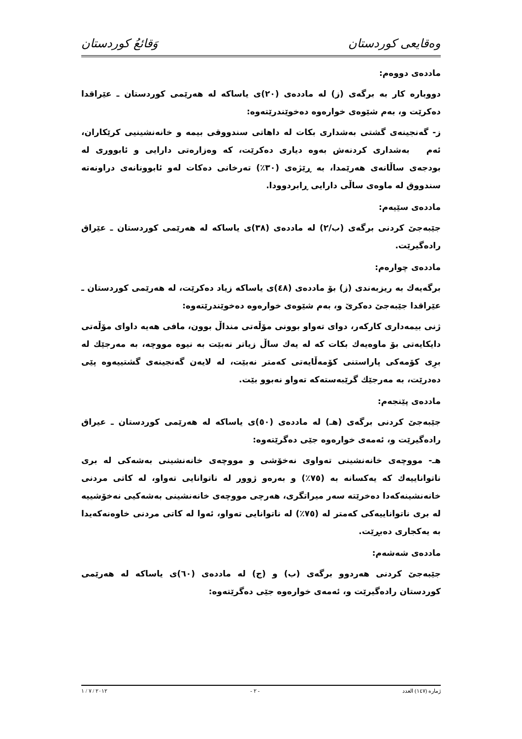وەقایعی کوردستان وَقائعُ كوردستان
ماددەی دووەم:
دووبارە کار بە برگەی (ز) لە ماددەی (٢٠)ی یاساکە لە هەرێمی کوردستان ـ عێراقدا دەکرێت و، بەم شێوەی خوارەوە دەخوێندرێتەوە:
ز- گەنجینەی گشتی بەشداری بکات لە داهاتی سندووقی بیمە و خانەنشینیی کرێکاران، ئەم بەشداری کردنەش بەوە دیاری دەکرێت، کە وەزارەتی دارایی و ئابووری لە بودجەی ساڵانەی هەرێمدا، بە ڕێژەی (٣٠٪) تەرخانی دەکات لەو ئابوونانەی دراونەتە سندووق لە ماوەی ساڵی دارایی ڕابردوودا.
ماددەی سێیەم:
جێبەجێ کردنی برگەی (ب/٢) لە ماددەی (٣٨)ی یاساکە لە هەرێمی کوردستان ـ عێراق رادەگیرێت.
ماددەی چوارەم:
برگەیەك بە ریزبەندی (ز) بۆ ماددەی (٤٨)ی یاساکە زیاد دەکرێت، لە هەرێمی کوردستان ـ عێراقدا جێبەجێ دەکرێ و، بەم شێوەی خوارەوە دەخوێندرێتەوە:
ژنی بیمەداری کارکەر، دوای تەواو بوونی مۆڵەتی منداڵ بوون، مافی هەیە داوای مۆڵەتی دایکایەتی بۆ ماوەیەك بکات کە لە یەك ساڵ زیاتر نەبێت بە نیوە مووچە، بە مەرجێك لە برِی کۆمەکی پاراستنی کۆمەڵایەتی کەمتر نەبێت، لە لایەن گەنجینەی گشتییەوە پێی دەدرێت، بە مەرجێك گرێبەستەکە تەواو نەبوو بێت.
ماددەی پێنجەم:
جێبەجێ کردنی برگەی (هـ) لە ماددەی (٥٠)ی یاساکە لە هەرێمی کوردستان ـ عیراق رادەگیرێت و، ئەمەی خوارەوە جێی دەگرێتەوە:
هـ- مووچەی خانەنشینی تەواوی نەخۆشی و مووچەی خانەنشینی بەشەکی لە بری ناتواناییەك کە یەکسانە بە (٧٥٪) و بەرەو ژوور لە ناتوانایی تەواو، لە کاتی مردنی خانەنشینەکەدا دەخرێتە سەر میراتگری، هەرچی مووچەی خانەنشینی بەشەکیی نەخۆشییە لە بری ناتواناییەکی کەمتر لە (٧٥٪) لە ناتوانایی تەواو، ئەوا لە کاتی مردنی خاوەنەکەیدا بە یەکجاری دەبڕێت.
ماددەی شەشەم:
جێبەجێ کردنی هەردوو برگەی (ب) و (ج) لە ماددەی (٦٠)ی یاساکە لە هەرێمی کوردستان رادەگیرێت و، ئەمەی خوارەوە جێی دەگرێتەوە:
ژمارە (١٤٧) العدد - ٢ - ٢٠١٢ / ٧ / ١